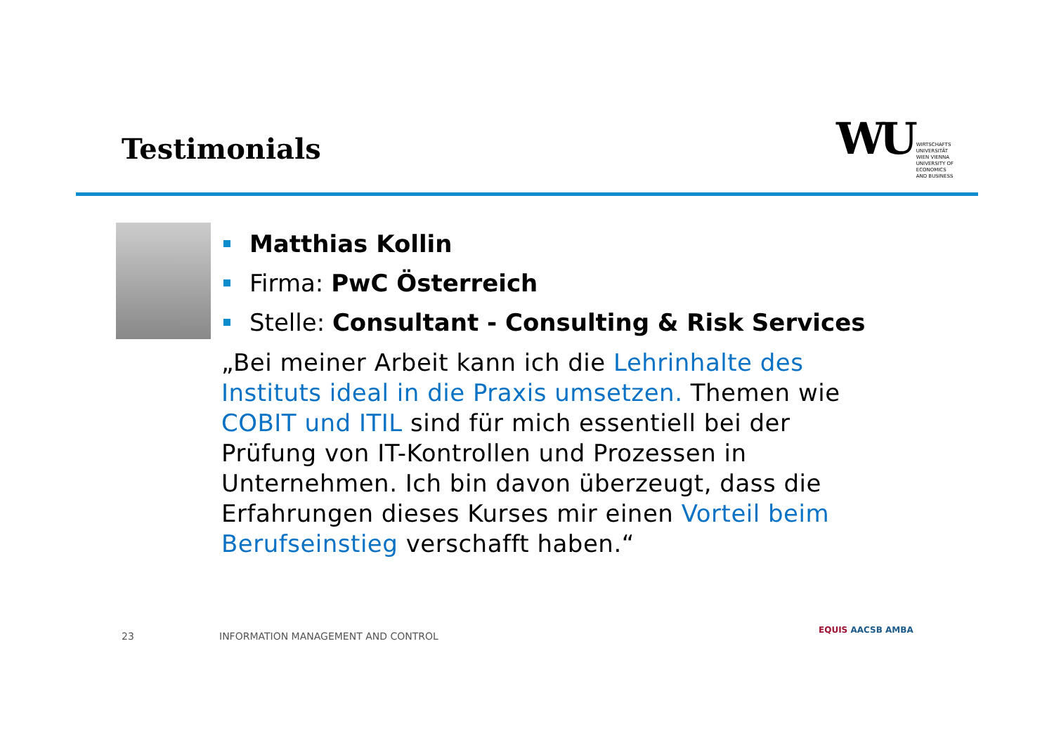Testimonials
WU
WIRTSCHAFTS
UNIVERSITÄT
WIEN VIENNA
UNIVERSITY OF
ECONOMICS
AND BUSINESS
Matthias Kollin
Firma: PwC Österreich
Stelle: Consultant - Consulting & Risk Services
„Bei meiner Arbeit kann ich die Lehrinhalte des Instituts ideal in die Praxis umsetzen. Themen wie COBIT und ITIL sind für mich essentiell bei der Prüfung von IT-Kontrollen und Prozessen in Unternehmen. Ich bin davon überzeugt, dass die Erfahrungen dieses Kurses mir einen Vorteil beim Berufseinstieg verschafft haben.“
23
INFORMATION MANAGEMENT AND CONTROL
EQUIS AACSB AMBA